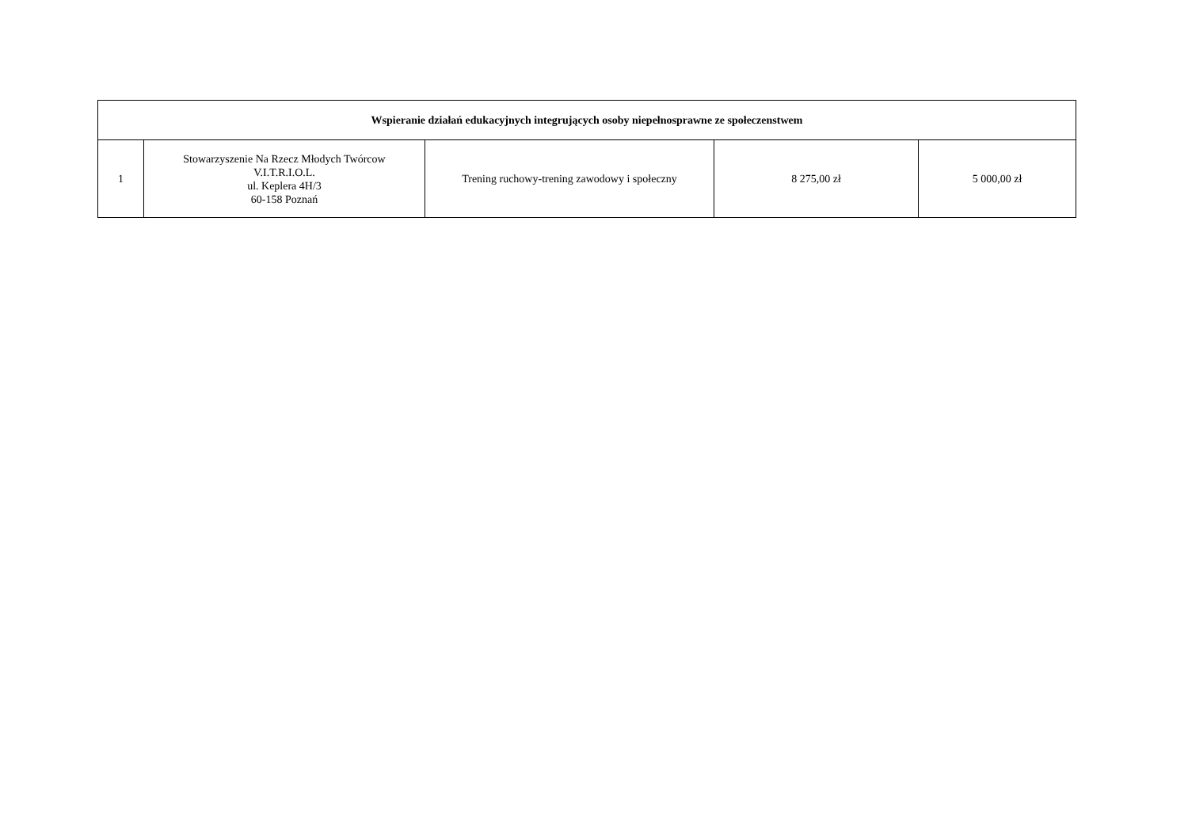| Wspieranie działań edukacyjnych integrujących osoby niepełnosprawne ze społeczenstwem | | | | |
| --- | --- | --- | --- | --- |
| 1 | Stowarzyszenie Na Rzecz Młodych Twórcow V.I.T.R.I.O.L. ul. Keplera 4H/3 60-158 Poznań | Trening ruchowy-trening zawodowy i społeczny | 8 275,00 zł | 5 000,00 zł |